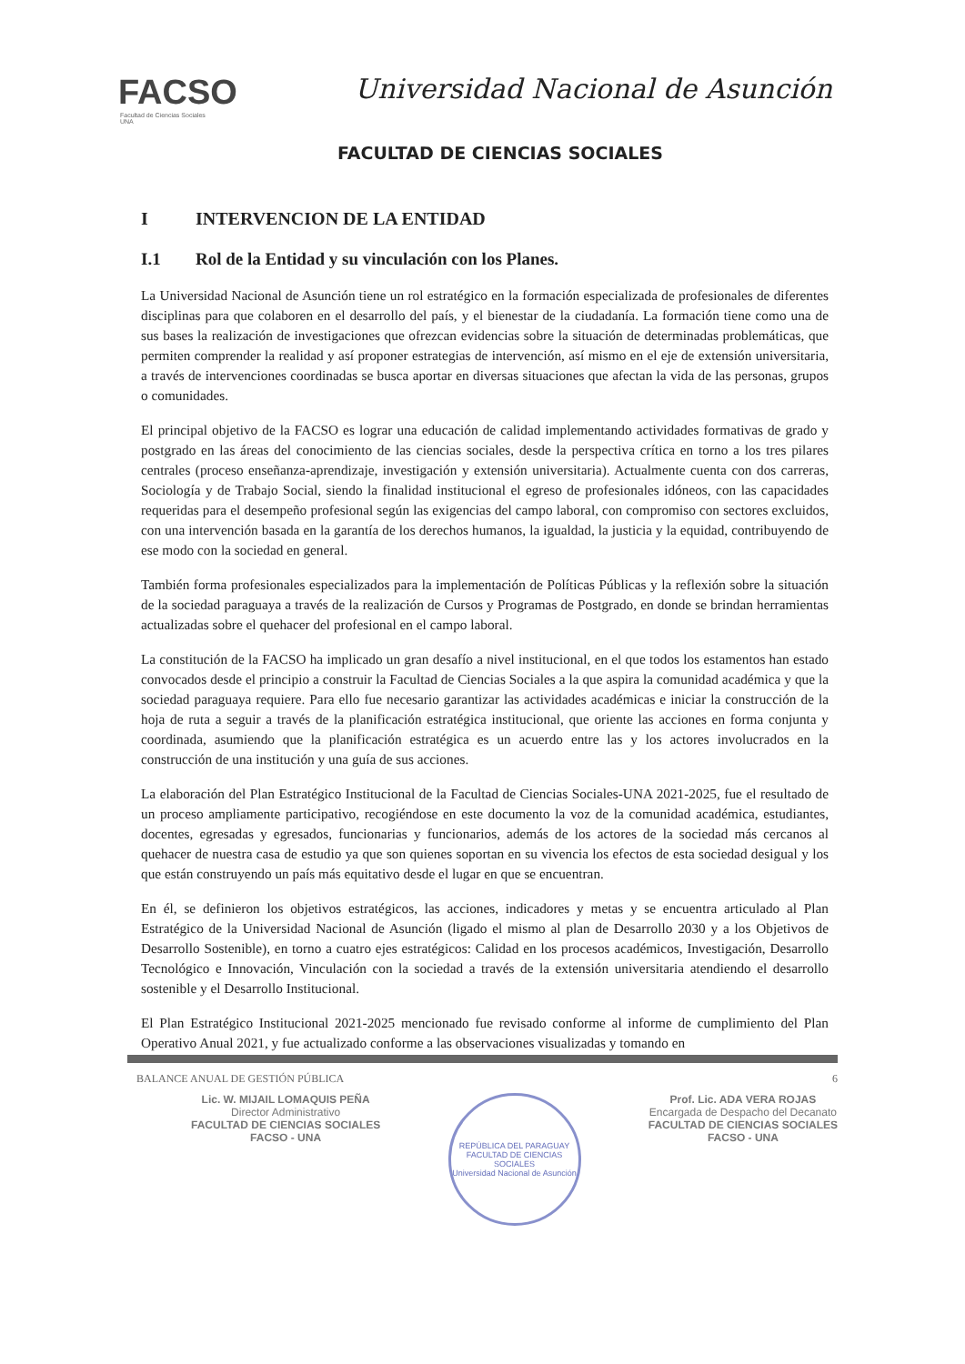FACSO
Facultad de Ciencias Sociales
UNA
Universidad Nacional de Asunción
FACULTAD DE CIENCIAS SOCIALES
I INTERVENCION DE LA ENTIDAD
I.1 Rol de la Entidad y su vinculación con los Planes.
La Universidad Nacional de Asunción tiene un rol estratégico en la formación especializada de profesionales de diferentes disciplinas para que colaboren en el desarrollo del país, y el bienestar de la ciudadanía. La formación tiene como una de sus bases la realización de investigaciones que ofrezcan evidencias sobre la situación de determinadas problemáticas, que permiten comprender la realidad y así proponer estrategias de intervención, así mismo en el eje de extensión universitaria, a través de intervenciones coordinadas se busca aportar en diversas situaciones que afectan la vida de las personas, grupos o comunidades.
El principal objetivo de la FACSO es lograr una educación de calidad implementando actividades formativas de grado y postgrado en las áreas del conocimiento de las ciencias sociales, desde la perspectiva crítica en torno a los tres pilares centrales (proceso enseñanza-aprendizaje, investigación y extensión universitaria). Actualmente cuenta con dos carreras, Sociología y de Trabajo Social, siendo la finalidad institucional el egreso de profesionales idóneos, con las capacidades requeridas para el desempeño profesional según las exigencias del campo laboral, con compromiso con sectores excluidos, con una intervención basada en la garantía de los derechos humanos, la igualdad, la justicia y la equidad, contribuyendo de ese modo con la sociedad en general.
También forma profesionales especializados para la implementación de Políticas Públicas y la reflexión sobre la situación de la sociedad paraguaya a través de la realización de Cursos y Programas de Postgrado, en donde se brindan herramientas actualizadas sobre el quehacer del profesional en el campo laboral.
La constitución de la FACSO ha implicado un gran desafío a nivel institucional, en el que todos los estamentos han estado convocados desde el principio a construir la Facultad de Ciencias Sociales a la que aspira la comunidad académica y que la sociedad paraguaya requiere. Para ello fue necesario garantizar las actividades académicas e iniciar la construcción de la hoja de ruta a seguir a través de la planificación estratégica institucional, que oriente las acciones en forma conjunta y coordinada, asumiendo que la planificación estratégica es un acuerdo entre las y los actores involucrados en la construcción de una institución y una guía de sus acciones.
La elaboración del Plan Estratégico Institucional de la Facultad de Ciencias Sociales-UNA 2021-2025, fue el resultado de un proceso ampliamente participativo, recogiéndose en este documento la voz de la comunidad académica, estudiantes, docentes, egresadas y egresados, funcionarias y funcionarios, además de los actores de la sociedad más cercanos al quehacer de nuestra casa de estudio ya que son quienes soportan en su vivencia los efectos de esta sociedad desigual y los que están construyendo un país más equitativo desde el lugar en que se encuentran.
En él, se definieron los objetivos estratégicos, las acciones, indicadores y metas y se encuentra articulado al Plan Estratégico de la Universidad Nacional de Asunción (ligado el mismo al plan de Desarrollo 2030 y a los Objetivos de Desarrollo Sostenible), en torno a cuatro ejes estratégicos: Calidad en los procesos académicos, Investigación, Desarrollo Tecnológico e Innovación, Vinculación con la sociedad a través de la extensión universitaria atendiendo el desarrollo sostenible y el Desarrollo Institucional.
El Plan Estratégico Institucional 2021-2025 mencionado fue revisado conforme al informe de cumplimiento del Plan Operativo Anual 2021, y fue actualizado conforme a las observaciones visualizadas y tomando en
BALANCE ANUAL DE GESTIÓN PÚBLICA 6
Lic. W. MIJAIL LOMAQUIS PEÑA
Director Administrativo
FACULTAD DE CIENCIAS SOCIALES
FACSO - UNA
REPÚBLICA DEL PARAGUAY
FACULTAD DE CIENCIAS SOCIALES
Universidad Nacional de Asunción
Prof. Lic. ADA VERA ROJAS
Encargada de Despacho del Decanato
FACULTAD DE CIENCIAS SOCIALES
FACSO - UNA